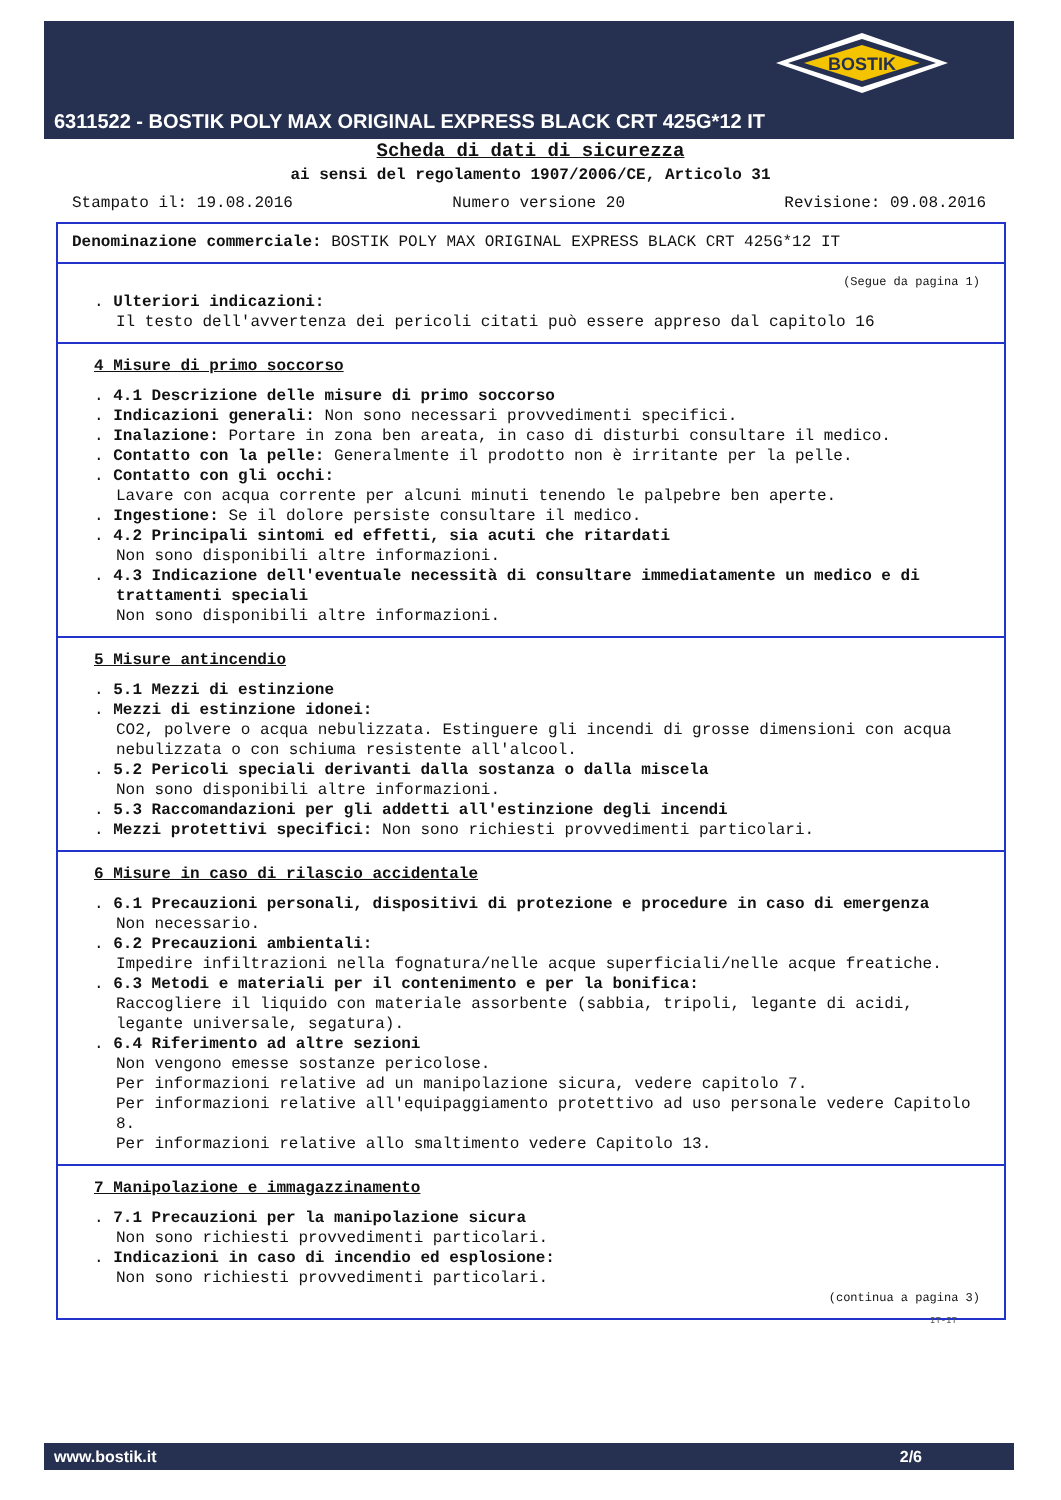BOSTIK
6311522 - BOSTIK POLY MAX ORIGINAL EXPRESS BLACK CRT 425G*12 IT
Scheda di dati di sicurezza
ai sensi del regolamento 1907/2006/CE, Articolo 31
Stampato il: 19.08.2016 Numero versione 20 Revisione: 09.08.2016
Denominazione commerciale: BOSTIK POLY MAX ORIGINAL EXPRESS BLACK CRT 425G*12 IT
(Segue da pagina 1)
. Ulteriori indicazioni:
Il testo dell'avvertenza dei pericoli citati può essere appreso dal capitolo 16
4 Misure di primo soccorso
. 4.1 Descrizione delle misure di primo soccorso
. Indicazioni generali: Non sono necessari provvedimenti specifici.
. Inalazione: Portare in zona ben areata, in caso di disturbi consultare il medico.
. Contatto con la pelle: Generalmente il prodotto non è irritante per la pelle.
. Contatto con gli occhi:
Lavare con acqua corrente per alcuni minuti tenendo le palpebre ben aperte.
. Ingestione: Se il dolore persiste consultare il medico.
. 4.2 Principali sintomi ed effetti, sia acuti che ritardati
Non sono disponibili altre informazioni.
. 4.3 Indicazione dell'eventuale necessità di consultare immediatamente un medico e di trattamenti speciali
Non sono disponibili altre informazioni.
5 Misure antincendio
. 5.1 Mezzi di estinzione
. Mezzi di estinzione idonei:
CO2, polvere o acqua nebulizzata. Estinguere gli incendi di grosse dimensioni con acqua nebulizzata o con schiuma resistente all'alcool.
. 5.2 Pericoli speciali derivanti dalla sostanza o dalla miscela
Non sono disponibili altre informazioni.
. 5.3 Raccomandazioni per gli addetti all'estinzione degli incendi
. Mezzi protettivi specifici: Non sono richiesti provvedimenti particolari.
6 Misure in caso di rilascio accidentale
. 6.1 Precauzioni personali, dispositivi di protezione e procedure in caso di emergenza
Non necessario.
. 6.2 Precauzioni ambientali:
Impedire infiltrazioni nella fognatura/nelle acque superficiali/nelle acque freatiche.
. 6.3 Metodi e materiali per il contenimento e per la bonifica:
Raccogliere il liquido con materiale assorbente (sabbia, tripoli, legante di acidi, legante universale, segatura).
. 6.4 Riferimento ad altre sezioni
Non vengono emesse sostanze pericolose.
Per informazioni relative ad un manipolazione sicura, vedere capitolo 7.
Per informazioni relative all'equipaggiamento protettivo ad uso personale vedere Capitolo 8.
Per informazioni relative allo smaltimento vedere Capitolo 13.
7 Manipolazione e immagazzinamento
. 7.1 Precauzioni per la manipolazione sicura
Non sono richiesti provvedimenti particolari.
. Indicazioni in caso di incendio ed esplosione:
Non sono richiesti provvedimenti particolari.
(continua a pagina 3)
IT-IT
www.bostik.it 2/6